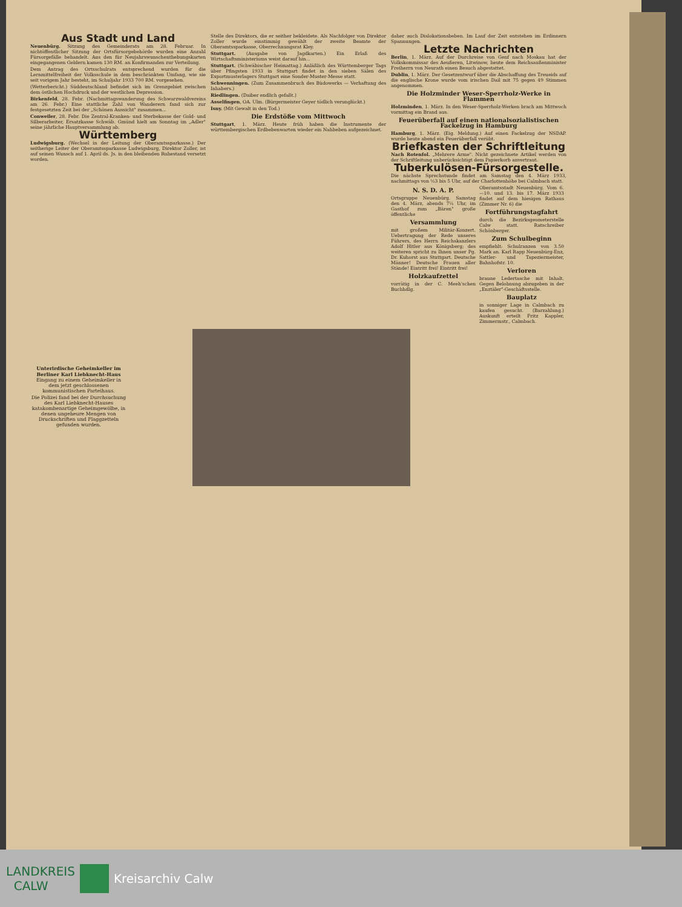Aus Stadt und Land
Neuenbürg. Sitzung des Gemeinderats am 28. Februar. In nichtöffentlicher Sitzung der Ortsfürsorgebehörde wurden eine Anzahl Fürsorgefälle behandelt. Aus den für Neujahrswunschenthebungskarten eingegangenen Geldern kamen 130 RM. an Konfirmanden zur Verteilung.
Dem Antrag des Ortsschulrats entsprechend wurden für die Lernmittelfreiheit der Volksschule in dem beschränkten Umfang, wie sie seit vorigem Jahr besteht, im Schuljahr 1933 700 RM. vorgesehen.
(Wetterbericht.) Süddeutschland befindet sich im Grenzgebiet zwischen dem östlichen Hochdruck und der westlichen Depression.
Birkenfeld, 28. Febr. (Nachmittagswanderung des Schwarzwaldvereins am 26. Febr.) Eine stattliche Zahl von Wanderern fand sich zur festgesetzten Zeit bei der „Schönen Aussicht" zusammen...
Conweiler, 28. Febr. Die Zentral-Kranken- und Sterbekasse der Gold- und Silberarbeiter, Ersatzkasse Schwäb. Gmünd hielt am Sonntag im „Adler" seine jährliche Hauptversammlung ab.
Württemberg
Ludwigsburg. (Wechsel in der Leitung der Oberamtssparkasse.) Der seitherige Leiter der Oberamtssparkasse Ludwigsburg, Direktor Zoller, ist auf seinen Wunsch auf 1. April ds. Js. in den bleibenden Ruhestand versetzt worden.
Stelle des Direktors, die er seither bekleidete. Als Nachfolger von Direktor Zoller wurde einstimmig gewählt der zweite Beamte der Oberamtssparkasse, Oberrechnungsrat Kley.
Stuttgart. (Ausgabe von Jagdkarten.) Ein Erlaß des Wirtschaftsministeriums weist darauf hin...
Stuttgart. (Schwäbischer Heimattag.) Anläßlich des Württemberger Tags über Pfingsten 1933 in Stuttgart findet in den sieben Sälen des Exportmusterlagers Stuttgart eine Sonder-Muster-Messe statt.
Schwenningen. (Zum Zusammenbruch des Büdowerks — Verhaftung des Inhabers.)
Riedlingen. (Daiber endlich gefaßt.)
Asselfingen, OA. Ulm. (Bürgermeister Geyer tödlich verunglückt.)
Isny. (Mit Gewalt in den Tod.)
Die Erdstöße vom Mittwoch
Stuttgart, 1. März. Heute früh haben die Instrumente der württembergischen Erdbebenwarten wieder ein Nahbeben aufgezeichnet.
daher auch Dislokationsbeben. Im Lauf der Zeit entstehen im Erdinnern Spannungen.
Letzte Nachrichten
Berlin, 1. März. Auf der Durchreise von Genf nach Moskau hat der Volkskommissar des Aeußeren, Litwinow, heute dem Reichsaußenminister Freiherrn von Neurath einen Besuch abgestattet.
Dublin, 1. März. Der Gesetzentwurf über die Abschaffung des Treueids auf die englische Krone wurde vom irischen Dail mit 75 gegen 49 Stimmen angenommen.
Die Holzminder Weser-Sperrholz-Werke in Flammen
Holzminden, 1. März. In den Weser-Sperrholz-Werken brach am Mittwoch vormittag ein Brand aus.
Feuerüberfall auf einen nationalsozialistischen Fackelzug in Hamburg
Hamburg, 1. März. (Eig. Meldung.) Auf einen Fackelzug der NSDAP. wurde heute abend ein Feuerüberfall verübt.
Briefkasten der Schriftleitung
Nach Rotenfol. „Mehrere Arme". Nicht gezeichnete Artikel werden von der Schriftleitung unberücksichtigt dem Papierkorb anvertraut.
Tuberkulösen-Fürsorgestelle.
Die nächste Sprechstunde findet am Samstag den 4. März 1933, nachmittags von ½3 bis 5 Uhr, auf der Charlottenhöhe bei Calmbach statt.
N. S. D. A. P.
Ortsgruppe Neuenbürg. Samstag den 4. März, abends 7½ Uhr, im Gasthof zum „Bären" große öffentliche
Versammlung
mit großem Militär-Konzert. Uebertragung der Rede unseres Führers, des Herrn Reichskanzlers Adolf Hitler aus Königsberg; des weiteren spricht zu Ihnen unser Pg. Dr. Kuhorst aus Stuttgart. Deutsche Männer! Deutsche Frauen aller Stände! Eintritt frei! Eintritt frei!
Holzkaufzettel
vorrätig in der C. Meeh'schen Buchhdlg.
Oberamtsstadt Neuenbürg. Vom 6.—10. und 13. bis 17. März 1933 findet auf dem hiesigen Rathaus (Zimmer Nr. 6) die
Fortführungstagfahrt
durch die Bezirksgeometerstelle Calw statt. Ratschreiber Schönberger.
Zum Schulbeginn
empfiehlt: Schulranzen von 3.50 Mark an. Karl Rapp Neuenbürg-Enz, Sattler- und Tapeziermeister, Bahnhofstr. 10.
Verloren
braune Ledertasche mit Inhalt. Gegen Belohnung abzugeben in der „Enztäler"-Geschäftsstelle.
Bauplatz
in sonniger Lage in Calmbach zu kaufen gesucht. (Barzahlung.) Auskunft erteilt Fritz Kappler, Zimmermstr., Calmbach.
Unterirdische Geheimkeller im Berliner Karl Liebknecht-Haus
Eingang zu einem Geheimkeller in dem jetzt geschlossenen kommunistischen Parteihaus.
Die Polizei fand bei der Durchsuchung des Karl Liebknecht-Hauses katakombenartige Geheimgewölbe, in denen ungeheure Mengen von Druckschriften und Flaggzetteln gefunden wurden.
LANDKREIS
CALW
Kreisarchiv Calw